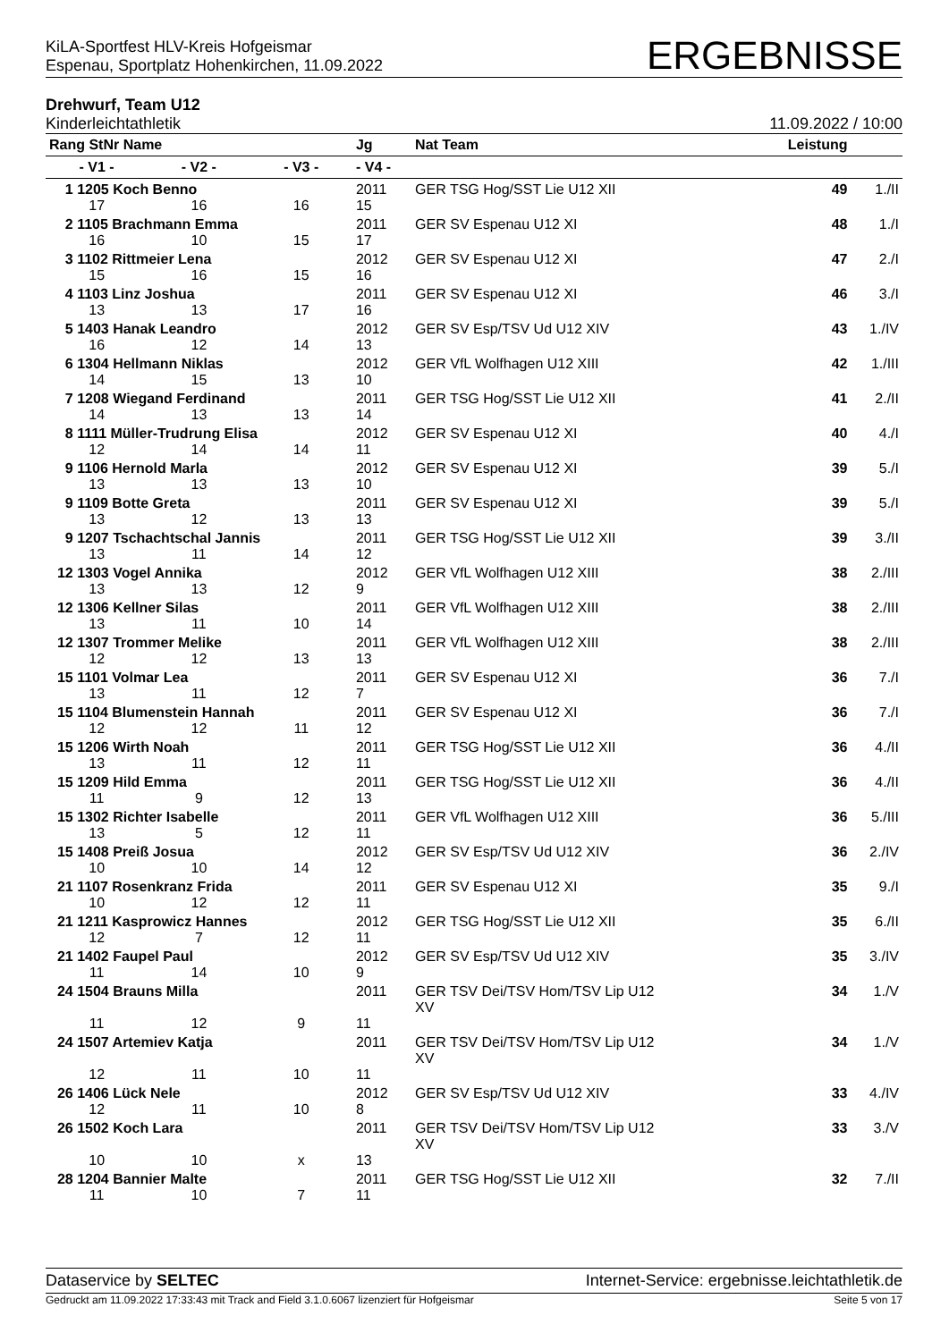KiLA-Sportfest HLV-Kreis Hofgeismar
Espenau, Sportplatz Hohenkirchen, 11.09.2022
ERGEBNISSE
Drehwurf, Team U12
Kinderleichtathletik 11.09.2022 / 10:00
| Rang StNr Name | | | Jg | Nat Team | Leistung | |
| --- | --- | --- | --- | --- | --- | --- |
| - V1 - | - V2 - | - V3 - | - V4 - | | | |
| 1 1205 Koch Benno | | | 2011 | GER TSG Hog/SST Lie U12 XII | 49 | 1./II |
| 17 | 16 | 16 | 15 | | | |
| 2 1105 Brachmann Emma | | | 2011 | GER SV Espenau U12 XI | 48 | 1./I |
| 16 | 10 | 15 | 17 | | | |
| 3 1102 Rittmeier Lena | | | 2012 | GER SV Espenau U12 XI | 47 | 2./I |
| 15 | 16 | 15 | 16 | | | |
| 4 1103 Linz Joshua | | | 2011 | GER SV Espenau U12 XI | 46 | 3./I |
| 13 | 13 | 17 | 16 | | | |
| 5 1403 Hanak Leandro | | | 2012 | GER SV Esp/TSV Ud U12 XIV | 43 | 1./IV |
| 16 | 12 | 14 | 13 | | | |
| 6 1304 Hellmann Niklas | | | 2012 | GER VfL Wolfhagen U12 XIII | 42 | 1./III |
| 14 | 15 | 13 | 10 | | | |
| 7 1208 Wiegand Ferdinand | | | 2011 | GER TSG Hog/SST Lie U12 XII | 41 | 2./II |
| 14 | 13 | 13 | 14 | | | |
| 8 1111 Müller-Trudrung Elisa | | | 2012 | GER SV Espenau U12 XI | 40 | 4./I |
| 12 | 14 | 14 | 11 | | | |
| 9 1106 Hernold Marla | | | 2012 | GER SV Espenau U12 XI | 39 | 5./I |
| 13 | 13 | 13 | 10 | | | |
| 9 1109 Botte Greta | | | 2011 | GER SV Espenau U12 XI | 39 | 5./I |
| 13 | 12 | 13 | 13 | | | |
| 9 1207 Tschachtschal Jannis | | | 2011 | GER TSG Hog/SST Lie U12 XII | 39 | 3./II |
| 13 | 11 | 14 | 12 | | | |
| 12 1303 Vogel Annika | | | 2012 | GER VfL Wolfhagen U12 XIII | 38 | 2./III |
| 13 | 13 | 12 | 9 | | | |
| 12 1306 Kellner Silas | | | 2011 | GER VfL Wolfhagen U12 XIII | 38 | 2./III |
| 13 | 11 | 10 | 14 | | | |
| 12 1307 Trommer Melike | | | 2011 | GER VfL Wolfhagen U12 XIII | 38 | 2./III |
| 12 | 12 | 13 | 13 | | | |
| 15 1101 Volmar Lea | | | 2011 | GER SV Espenau U12 XI | 36 | 7./I |
| 13 | 11 | 12 | 7 | | | |
| 15 1104 Blumenstein Hannah | | | 2011 | GER SV Espenau U12 XI | 36 | 7./I |
| 12 | 12 | 11 | 12 | | | |
| 15 1206 Wirth Noah | | | 2011 | GER TSG Hog/SST Lie U12 XII | 36 | 4./II |
| 13 | 11 | 12 | 11 | | | |
| 15 1209 Hild Emma | | | 2011 | GER TSG Hog/SST Lie U12 XII | 36 | 4./II |
| 11 | 9 | 12 | 13 | | | |
| 15 1302 Richter Isabelle | | | 2011 | GER VfL Wolfhagen U12 XIII | 36 | 5./III |
| 13 | 5 | 12 | 11 | | | |
| 15 1408 Preiß Josua | | | 2012 | GER SV Esp/TSV Ud U12 XIV | 36 | 2./IV |
| 10 | 10 | 14 | 12 | | | |
| 21 1107 Rosenkranz Frida | | | 2011 | GER SV Espenau U12 XI | 35 | 9./I |
| 10 | 12 | 12 | 11 | | | |
| 21 1211 Kasprowicz Hannes | | | 2012 | GER TSG Hog/SST Lie U12 XII | 35 | 6./II |
| 12 | 7 | 12 | 11 | | | |
| 21 1402 Faupel Paul | | | 2012 | GER SV Esp/TSV Ud U12 XIV | 35 | 3./IV |
| 11 | 14 | 10 | 9 | | | |
| 24 1504 Brauns Milla | | | 2011 | GER TSV Dei/TSV Hom/TSV Lip U12 XV | 34 | 1./V |
| 11 | 12 | 9 | 11 | | | |
| 24 1507 Artemiev Katja | | | 2011 | GER TSV Dei/TSV Hom/TSV Lip U12 XV | 34 | 1./V |
| 12 | 11 | 10 | 11 | | | |
| 26 1406 Lück Nele | | | 2012 | GER SV Esp/TSV Ud U12 XIV | 33 | 4./IV |
| 12 | 11 | 10 | 8 | | | |
| 26 1502 Koch Lara | | | 2011 | GER TSV Dei/TSV Hom/TSV Lip U12 XV | 33 | 3./V |
| 10 | 10 | x | 13 | | | |
| 28 1204 Bannier Malte | | | 2011 | GER TSG Hog/SST Lie U12 XII | 32 | 7./II |
| 11 | 10 | 7 | 11 | | | |
Dataservice by SELTEC Internet-Service: ergebnisse.leichtathletik.de
Gedruckt am 11.09.2022 17:33:43 mit Track and Field 3.1.0.6067 lizenziert für Hofgeismar Seite 5 von 17